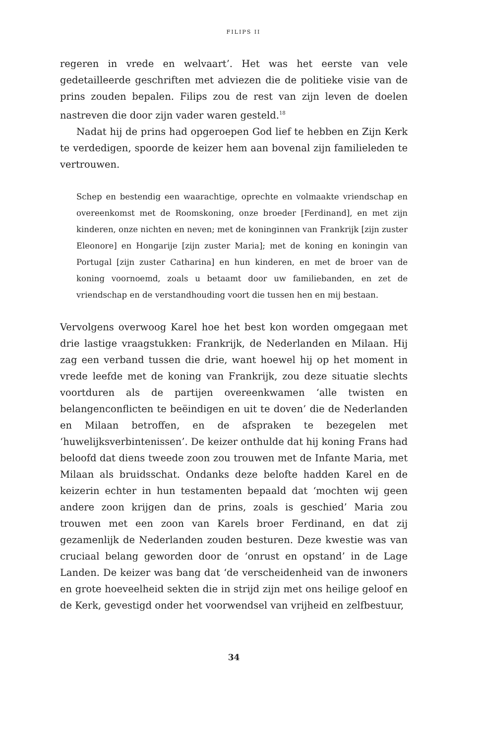FILIPS II
regeren in vrede en welvaart’. Het was het eerste van vele gedetailleerde geschriften met adviezen die de politieke visie van de prins zouden bepalen. Filips zou de rest van zijn leven de doelen nastreven die door zijn vader waren gesteld.<sup>18</sup>
Nadat hij de prins had opgeroepen God lief te hebben en Zijn Kerk te verdedigen, spoorde de keizer hem aan bovenal zijn familieleden te vertrouwen.
Schep en bestendig een waarachtige, oprechte en volmaakte vriendschap en overeenkomst met de Roomskoning, onze broeder [Ferdinand], en met zijn kinderen, onze nichten en neven; met de koninginnen van Frankrijk [zijn zuster Eleonore] en Hongarije [zijn zuster Maria]; met de koning en koningin van Portugal [zijn zuster Catharina] en hun kinderen, en met de broer van de koning voornoemd, zoals u betaamt door uw familiebanden, en zet de vriendschap en de verstandhouding voort die tussen hen en mij bestaan.
Vervolgens overwoog Karel hoe het best kon worden omgegaan met drie lastige vraagstukken: Frankrijk, de Nederlanden en Milaan. Hij zag een verband tussen die drie, want hoewel hij op het moment in vrede leefde met de koning van Frankrijk, zou deze situatie slechts voortduren als de partijen overeenkwamen ‘alle twisten en belangenconflicten te beëindigen en uit te doven’ die de Nederlanden en Milaan betroffen, en de afspraken te bezegelen met ‘huwelijksverbintenissen’. De keizer onthulde dat hij koning Frans had beloofd dat diens tweede zoon zou trouwen met de Infante Maria, met Milaan als bruidsschat. Ondanks deze belofte hadden Karel en de keizerin echter in hun testamenten bepaald dat ‘mochten wij geen andere zoon krijgen dan de prins, zoals is geschied’ Maria zou trouwen met een zoon van Karels broer Ferdinand, en dat zij gezamenlijk de Nederlanden zouden besturen. Deze kwestie was van cruciaal belang geworden door de ‘onrust en opstand’ in de Lage Landen. De keizer was bang dat ‘de verscheidenheid van de inwoners en grote hoeveelheid sekten die in strijd zijn met ons heilige geloof en de Kerk, gevestigd onder het voorwendsel van vrijheid en zelfbestuur,
34